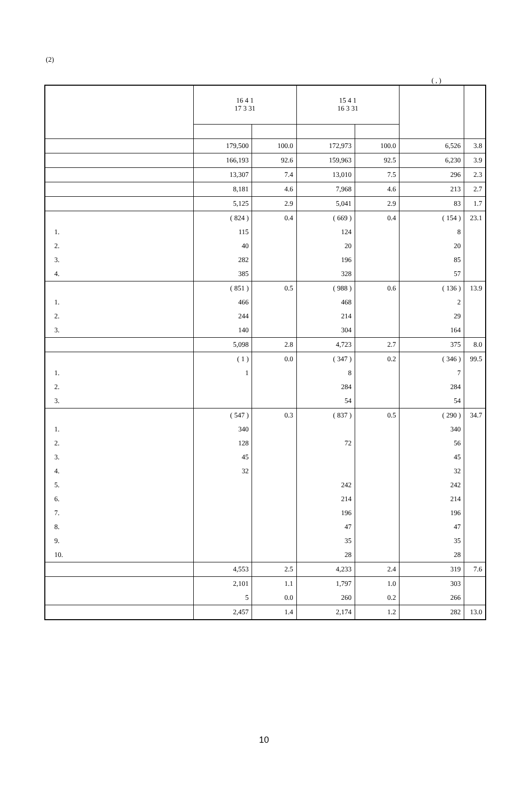(2)
( , )
| | 16 4 1 17 3 31 | | 15 4 1 16 3 31 | | | |
| | 179,500 | 100.0 | 172,973 | 100.0 | 6,526 | 3.8 |
| | 166,193 | 92.6 | 159,963 | 92.5 | 6,230 | 3.9 |
| | 13,307 | 7.4 | 13,010 | 7.5 | 296 | 2.3 |
| | 8,181 | 4.6 | 7,968 | 4.6 | 213 | 2.7 |
| | 5,125 | 2.9 | 5,041 | 2.9 | 83 | 1.7 |
| | ( 824 ) | 0.4 | ( 669 ) | 0.4 | ( 154 ) | 23.1 |
| 1. | 115 | | 124 | | 8 | |
| 2. | 40 | | 20 | | 20 | |
| 3. | 282 | | 196 | | 85 | |
| 4. | 385 | | 328 | | 57 | |
| | ( 851 ) | 0.5 | ( 988 ) | 0.6 | ( 136 ) | 13.9 |
| 1. | 466 | | 468 | | 2 | |
| 2. | 244 | | 214 | | 29 | |
| 3. | 140 | | 304 | | 164 | |
| | 5,098 | 2.8 | 4,723 | 2.7 | 375 | 8.0 |
| | ( 1 ) | 0.0 | ( 347 ) | 0.2 | ( 346 ) | 99.5 |
| 1. | 1 | | 8 | | 7 | |
| 2. | | | 284 | | 284 | |
| 3. | | | 54 | | 54 | |
| | ( 547 ) | 0.3 | ( 837 ) | 0.5 | ( 290 ) | 34.7 |
| 1. | 340 | | | | 340 | |
| 2. | 128 | | 72 | | 56 | |
| 3. | 45 | | | | 45 | |
| 4. | 32 | | | | 32 | |
| 5. | | | 242 | | 242 | |
| 6. | | | 214 | | 214 | |
| 7. | | | 196 | | 196 | |
| 8. | | | 47 | | 47 | |
| 9. | | | 35 | | 35 | |
| 10. | | | 28 | | 28 | |
| | 4,553 | 2.5 | 4,233 | 2.4 | 319 | 7.6 |
| | 2,101 | 1.1 | 1,797 | 1.0 | 303 | |
| | 5 | 0.0 | 260 | 0.2 | 266 | |
| | 2,457 | 1.4 | 2,174 | 1.2 | 282 | 13.0 |
10